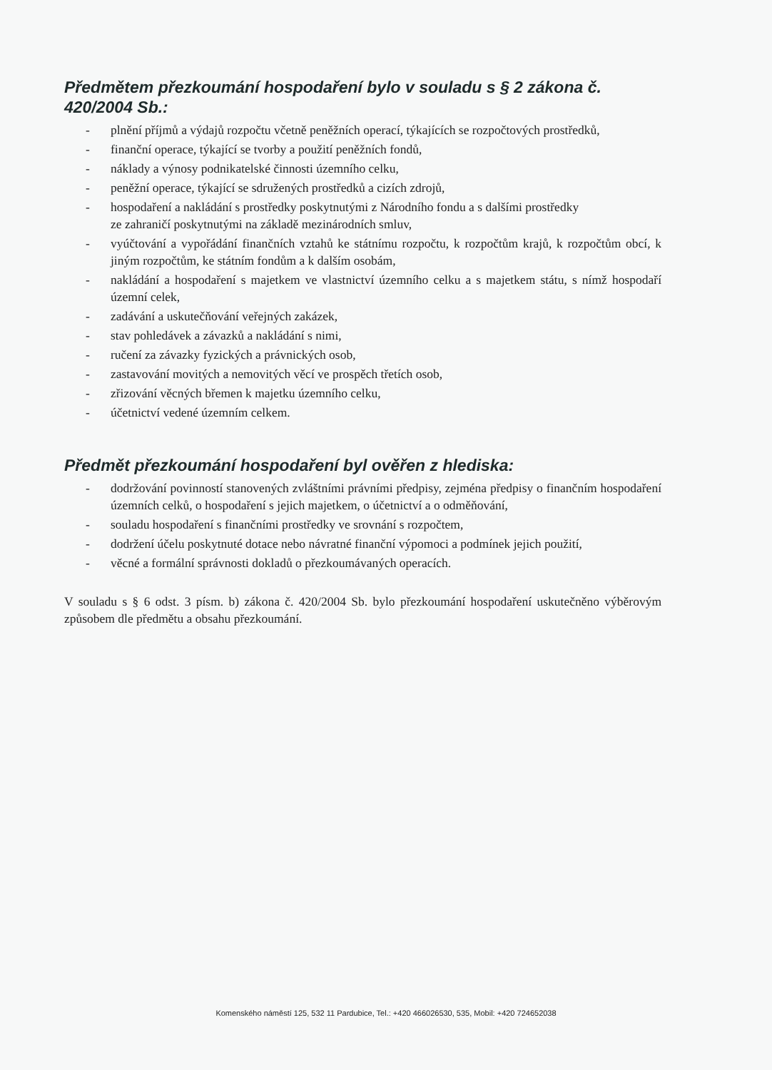Předmětem přezkoumání hospodaření bylo v souladu s § 2 zákona č. 420/2004 Sb.:
- plnění příjmů a výdajů rozpočtu včetně peněžních operací, týkajících se rozpočtových prostředků,
- finanční operace, týkající se tvorby a použití peněžních fondů,
- náklady a výnosy podnikatelské činnosti územního celku,
- peněžní operace, týkající se sdružených prostředků a cizích zdrojů,
- hospodaření a nakládání s prostředky poskytnutými z Národního fondu a s dalšími prostředky
ze zahraničí poskytnutými na základě mezinárodních smluv,
- vyúčtování a vypořádání finančních vztahů ke státnímu rozpočtu, k rozpočtům krajů, k rozpočtům obcí, k jiným rozpočtům, ke státním fondům a k dalším osobám,
- nakládání a hospodaření s majetkem ve vlastnictví územního celku a s majetkem státu, s nímž hospodaří územní celek,
- zadávání a uskutečňování veřejných zakázek,
- stav pohledávek a závazků a nakládání s nimi,
- ručení za závazky fyzických a právnických osob,
- zastavování movitých a nemovitých věcí ve prospěch třetích osob,
- zřizování věcných břemen k majetku územního celku,
- účetnictví vedené územním celkem.
Předmět přezkoumání hospodaření byl ověřen z hlediska:
- dodržování povinností stanovených zvláštními právními předpisy, zejména předpisy o finančním hospodaření územních celků, o hospodaření s jejich majetkem, o účetnictví a o odměňování,
- souladu hospodaření s finančními prostředky ve srovnání s rozpočtem,
- dodržení účelu poskytnuté dotace nebo návratné finanční výpomoci a podmínek jejich použití,
- věcné a formální správnosti dokladů o přezkoumávaných operacích.
V souladu s § 6 odst. 3 písm. b) zákona č. 420/2004 Sb. bylo přezkoumání hospodaření uskutečněno výběrovým způsobem dle předmětu a obsahu přezkoumání.
Komenského náměstí 125, 532 11 Pardubice, Tel.: +420 466026530, 535, Mobil: +420 724652038